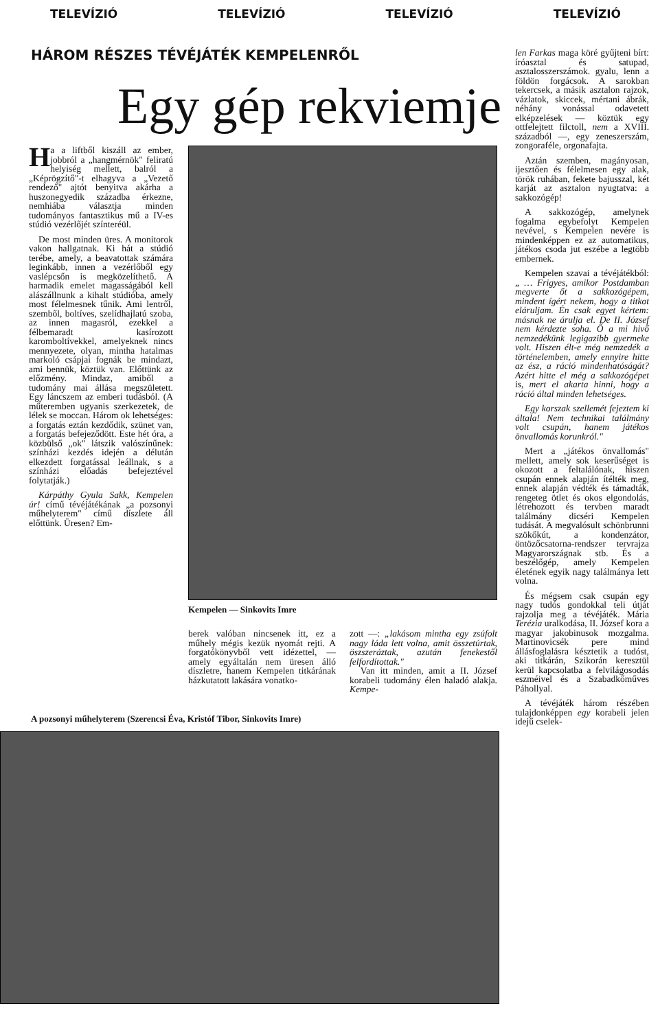TELEVÍZIÓ TELEVÍZIÓ TELEVÍZIÓ TELEVÍZIÓ
HÁROM RÉSZES TÉVÉJÁTÉK KEMPELENRŐL
Egy gép rekviemje
Ha a liftből kiszáll az ember, jobbról a „hangmérnök" feliratú helyiség mellett, balról a „Képrögzítő"-t elhagyva a „Vezető rendező" ajtót benyitva akárha a huszonegyedik századba érkezne, nemhiába választja minden tudományos fantasztikus mű a IV-es stúdió vezérlőjét színteréül.
De most minden üres. A monitorok vakon hallgatnak. Ki hát a stúdió terébe, amely, a beavatottak számára leginkább, innen a vezérlőből egy vaslépcsőn is megközelíthető. A harmadik emelet magasságából kell alászállnunk a kihalt stúdióba, amely most félelmesnek tűnik. Ami lentről, szemből, boltíves, szelídhajlatú szoba, az innen magasról, ezekkel a félbemaradt kasírozott karomboltívekkel, amelyeknek nincs mennyezete, olyan, mintha hatalmas markoló csápjai fognák be mindazt, ami bennük, köztük van. Előttünk az előzmény. Mindaz, amiből a tudomány mai állása megszületett. Egy láncszem az emberi tudásból. (A műteremben ugyanis szerkezetek, de lélek se moccan. Három ok lehetséges: a forgatás eztán kezdődik, szünet van, a forgatás befejeződött. Este hét óra, a közbülső „ok" látszik valószínűnek: színházi kezdés idején a délután elkezdett forgatással leállnak, s a színházi előadás befejeztével folytatják.)
Kárpáthy Gyula Sakk, Kempelen úr! című tévéjátékának „a pozsonyi műhelyterem" című díszlete áll előttünk. Üresen? Em-
Kempelen — Sinkovits Imre
berek valóban nincsenek itt, ez a műhely mégis kezük nyomát rejti. A forgatókönyvből vett idézettel, — amely egyáltalán nem üresen álló díszletre, hanem Kempelen titkárának házkutatott lakására vonatko-
zott —: „lakásom mintha egy zsúfolt nagy láda lett volna, amit összetúrtak, öszszeráztak, azután fenekestől felfordítottak."
Van itt minden, amit a II. József korabeli tudomány élen haladó alakja. Kempe-
A pozsonyi műhelyterem (Szerencsi Éva, Kristóf Tibor, Sinkovits Imre)
len Farkas maga köré gyűjteni bírt: íróasztal és satupad, asztalosszerszámok. gyalu, lenn a földön forgácsok. A sarokban tekercsek, a másik asztalon rajzok, vázlatok, skiccek, mértani ábrák, néhány vonással odavetett elképzelések — köztük egy ottfelejtett filctoll, nem a XVIII. századból —, egy zeneszerszám, zongoraféle, orgonafajta.
Aztán szemben, magányosan, ijesztően és félelmesen egy alak, török ruhában, fekete bajusszal, két karját az asztalon nyugtatva: a sakkozógép!
A sakkozógép, amelynek fogalma egybefolyt Kempelen nevével, s Kempelen nevére is mindenképpen ez az automatikus, játékos csoda jut eszébe a legtöbb embernek.
Kempelen szavai a tévéjátékból: „ … Frigyes, amikor Postdamban megverte őt a sakkozógépem, mindent ígért nekem, hogy a titkot eláruljam. Én csak egyet kértem: másnak ne árulja el. De II. József nem kérdezte soha. Ő a mi hivő nemzedékünk legigazibb gyermeke volt. Hiszen élt-e még nemzedék a történelemben, amely ennyire hitte az ész, a ráció mindenhatóságát? Azért hitte el még a sakkozógépet is, mert el akarta hinni, hogy a ráció által minden lehetséges.
Egy korszak szellemét fejeztem ki általa! Nem technikai találmány volt csupán, hanem játékos önvallomás korunkról."
Mert a „játékos önvallomás" mellett, amely sok keserűséget is okozott a feltalálónak, hiszen csupán ennek alapján ítélték meg, ennek alapján védték és támadták, rengeteg ötlet és okos elgondolás, létrehozott és tervben maradt találmány dicséri Kempelen tudását. A megvalósult schönbrunni szökőkút, a kondenzátor, öntözőcsatorna-rendszer tervrajza Magyarországnak stb. És a beszélőgép, amely Kempelen életének egyik nagy találmánya lett volna.
És mégsem csak csupán egy nagy tudós gondokkal teli útját rajzolja meg a tévéjáték. Mária Terézia uralkodása, II. József kora a magyar jakobinusok mozgalma. Martinovicsék pere mind állásfoglalásra késztetik a tudóst, aki titkárán, Szikorán keresztül kerül kapcsolatba a felvilágosodás eszméivel és a Szabadkőműves Páhollyal.
A tévéjáték három részében tulajdonképpen egy korabeli jelen idejű cselek-